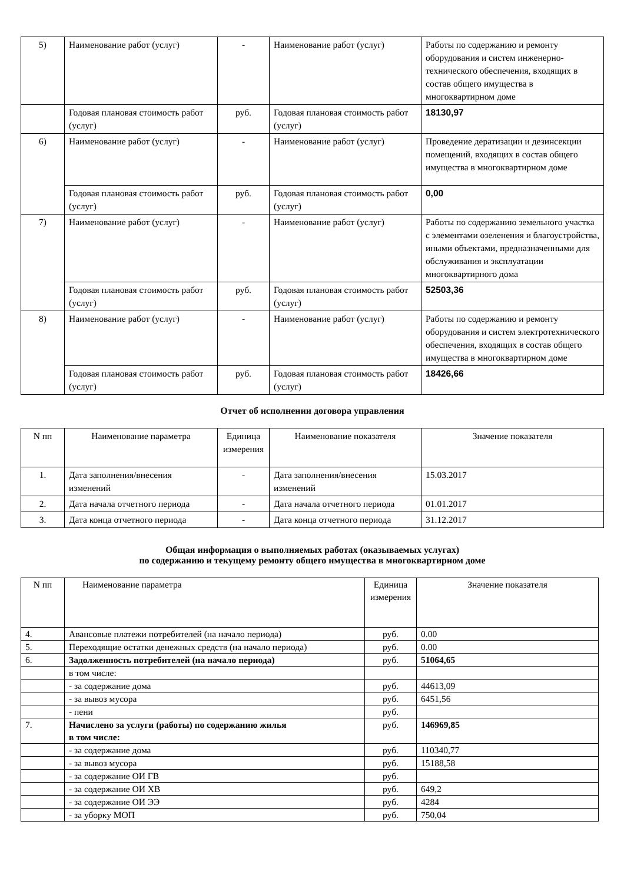| 5) | Наименование работ (услуг) | - | Наименование работ (услуг) | Работы по содержанию и ремонту оборудования и систем инженерно-технического обеспечения, входящих в состав общего имущества в многоквартирном доме |
| | Годовая плановая стоимость работ (услуг) | руб. | Годовая плановая стоимость работ (услуг) | 18130,97 |
| 6) | Наименование работ (услуг) | - | Наименование работ (услуг) | Проведение дератизации и дезинсекции помещений, входящих в состав общего имущества в многоквартирном доме |
| | Годовая плановая стоимость работ (услуг) | руб. | Годовая плановая стоимость работ (услуг) | 0,00 |
| 7) | Наименование работ (услуг) | - | Наименование работ (услуг) | Работы по содержанию земельного участка с элементами озеленения и благоустройства, иными объектами, предназначенными для обслуживания и эксплуатации многоквартирного дома |
| | Годовая плановая стоимость работ (услуг) | руб. | Годовая плановая стоимость работ (услуг) | 52503,36 |
| 8) | Наименование работ (услуг) | - | Наименование работ (услуг) | Работы по содержанию и ремонту оборудования и систем электротехнического обеспечения, входящих в состав общего имущества в многоквартирном доме |
| | Годовая плановая стоимость работ (услуг) | руб. | Годовая плановая стоимость работ (услуг) | 18426,66 |
Отчет об исполнении договора управления
| N пп | Наименование параметра | Единица измерения | Наименование показателя | Значение показателя |
| --- | --- | --- | --- | --- |
| 1. | Дата заполнения/внесения изменений | - | Дата заполнения/внесения изменений | 15.03.2017 |
| 2. | Дата начала отчетного периода | - | Дата начала отчетного периода | 01.01.2017 |
| 3. | Дата конца отчетного периода | - | Дата конца отчетного периода | 31.12.2017 |
Общая информация о выполняемых работах (оказываемых услугах)
по содержанию и текущему ремонту общего имущества в многоквартирном доме
| N пп | Наименование параметра | Единица измерения | Значение показателя |
| --- | --- | --- | --- |
| 4. | Авансовые платежи потребителей (на начало периода) | руб. | 0.00 |
| 5. | Переходящие остатки денежных средств (на начало периода) | руб. | 0.00 |
| 6. | Задолженность потребителей (на начало периода) | руб. | 51064,65 |
| | в том числе: | | |
| | - за содержание дома | руб. | 44613,09 |
| | - за вывоз мусора | руб. | 6451,56 |
| | - пени | руб. | |
| 7. | Начислено за услуги (работы) по содержанию жилья в том числе: | руб. | 146969,85 |
| | - за содержание дома | руб. | 110340,77 |
| | - за вывоз мусора | руб. | 15188,58 |
| | - за содержание ОИ ГВ | руб. | |
| | - за содержание ОИ ХВ | руб. | 649,2 |
| | - за содержание ОИ ЭЭ | руб. | 4284 |
| | - за уборку МОП | руб. | 750,04 |